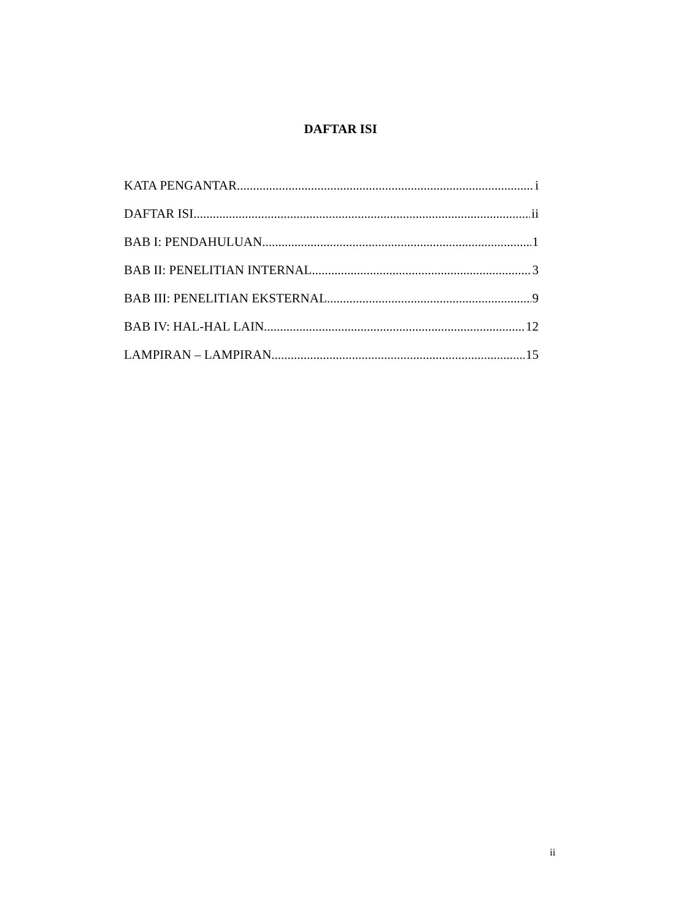DAFTAR ISI
KATA PENGANTAR i
DAFTAR ISI ii
BAB I: PENDAHULUAN 1
BAB II: PENELITIAN INTERNAL 3
BAB III: PENELITIAN EKSTERNAL 9
BAB IV: HAL-HAL LAIN 12
LAMPIRAN – LAMPIRAN 15
ii